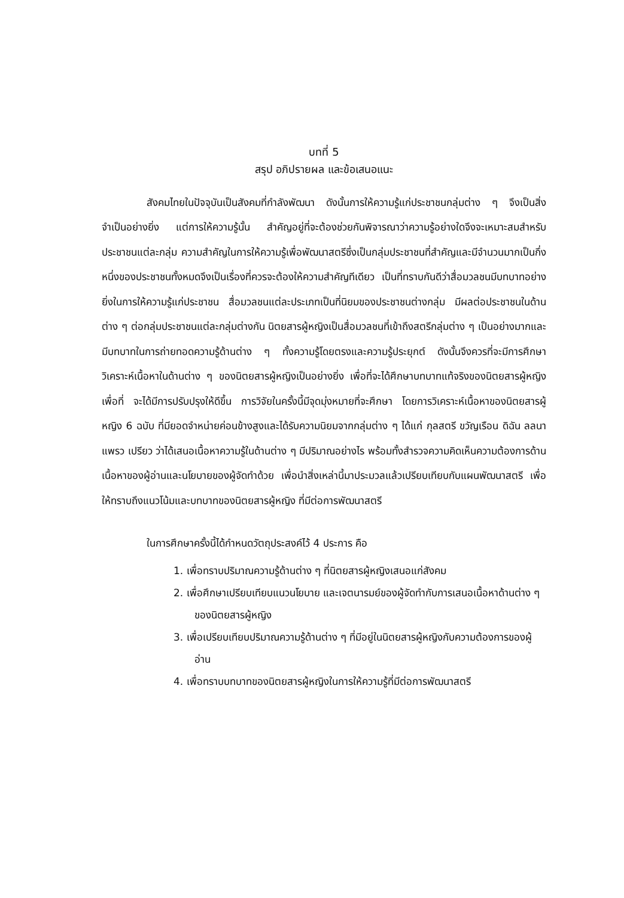บทที่ 5
สรุป อภิปรายผล และข้อเสนอแนะ
สังคมไทยในปัจจุบันเป็นสังคมที่กำลังพัฒนา ดังนั้นการให้ความรู้แก่ประชาชนกลุ่มต่าง ๆ จึงเป็นสิ่งจำเป็นอย่างยิ่ง แต่การให้ความรู้นั้น สำคัญอยู่ที่จะต้องช่วยกันพิจารณาว่าความรู้อย่างใดจึงจะเหมาะสมสำหรับประชาชนแต่ละกลุ่ม ความสำคัญในการให้ความรู้เพื่อพัฒนาสตรีซึ่งเป็นกลุ่มประชาชนที่สำคัญและมีจำนวนมากเป็นกึ่งหนึ่งของประชาชนทั้งหมดจึงเป็นเรื่องที่ควรจะต้องให้ความสำคัญทีเดียว เป็นที่ทราบกันดีว่าสื่อมวลชนมีบทบาทอย่างยิ่งในการให้ความรู้แก่ประชาชน สื่อมวลชนแต่ละประเภทเป็นที่นิยมของประชาชนต่างกลุ่ม มีผลต่อประชาชนในด้านต่าง ๆ ต่อกลุ่มประชาชนแต่ละกลุ่มต่างกัน นิตยสารผู้หญิงเป็นสื่อมวลชนที่เข้าถึงสตรีกลุ่มต่าง ๆ เป็นอย่างมากและมีบทบาทในการถ่ายทอดความรู้ด้านต่าง ๆ ทั้งความรู้โดยตรงและความรู้ประยุกต์ ดังนั้นจึงควรที่จะมีการศึกษา วิเคราะห์เนื้อหาในด้านต่าง ๆ ของนิตยสารผู้หญิงเป็นอย่างยิ่ง เพื่อที่จะได้ศึกษาบทบาทแท้จริงของนิตยสารผู้หญิง เพื่อที่ จะได้มีการปรับปรุงให้ดีขึ้น การวิจัยในครั้งนี้มีจุดมุ่งหมายที่จะศึกษา โดยการวิเคราะห์เนื้อหาของนิตยสารผู้หญิง 6 ฉบับ ที่มียอดจำหน่ายค่อนข้างสูงและได้รับความนิยมจากกลุ่มต่าง ๆ ได้แก่ กุลสตรี ขวัญเรือน ดิฉัน ลลนา แพรว เปรียว ว่าได้เสนอเนื้อหาความรู้ในด้านต่าง ๆ มีปริมาณอย่างไร พร้อมทั้งสำรวจความคิดเห็นความต้องการด้านเนื้อหาของผู้อ่านและนโยบายของผู้จัดทำด้วย เพื่อนำสิ่งเหล่านี้มาประมวลแล้วเปรียบเทียบกับแผนพัฒนาสตรี เพื่อให้ทราบถึงแนวโน้มและบทบาทของนิตยสารผู้หญิง ที่มีต่อการพัฒนาสตรี
ในการศึกษาครั้งนี้ได้กำหนดวัตถุประสงค์ไว้ 4 ประการ คือ
1. เพื่อทราบปริมาณความรู้ด้านต่าง ๆ ที่นิตยสารผู้หญิงเสนอแก่สังคม
2. เพื่อศึกษาเปรียบเทียบแนวนโยบาย และเจตนารมย์ของผู้จัดทำกับการเสนอเนื้อหาด้านต่าง ๆ ของนิตยสารผู้หญิง
3. เพื่อเปรียบเทียบปริมาณความรู้ด้านต่าง ๆ ที่มีอยู่ในนิตยสารผู้หญิงกับความต้องการของผู้อ่าน
4. เพื่อทราบบทบาทของนิตยสารผู้หญิงในการให้ความรู้ที่มีต่อการพัฒนาสตรี